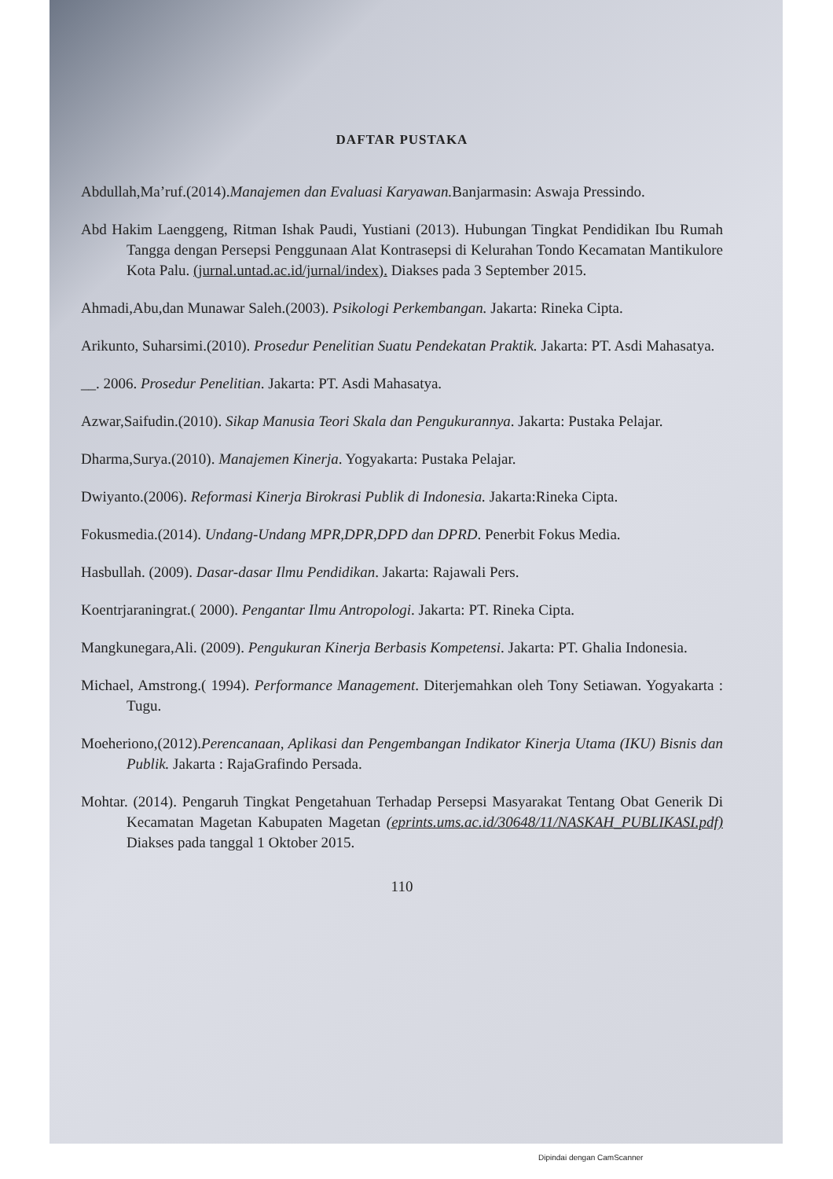DAFTAR PUSTAKA
Abdullah,Ma’ruf.(2014).Manajemen dan Evaluasi Karyawan. Banjarmasin: Aswaja Pressindo.
Abd Hakim Laenggeng, Ritman Ishak Paudi, Yustiani (2013). Hubungan Tingkat Pendidikan Ibu Rumah Tangga dengan Persepsi Penggunaan Alat Kontrasepsi di Kelurahan Tondo Kecamatan Mantikulore Kota Palu. (jurnal.untad.ac.id/jurnal/index). Diakses pada 3 September 2015.
Ahmadi,Abu,dan Munawar Saleh.(2003). Psikologi Perkembangan. Jakarta: Rineka Cipta.
Arikunto, Suharsimi.(2010). Prosedur Penelitian Suatu Pendekatan Praktik. Jakarta: PT. Asdi Mahasatya.
__. 2006. Prosedur Penelitian. Jakarta: PT. Asdi Mahasatya.
Azwar,Saifudin.(2010). Sikap Manusia Teori Skala dan Pengukurannya. Jakarta: Pustaka Pelajar.
Dharma,Surya.(2010). Manajemen Kinerja. Yogyakarta: Pustaka Pelajar.
Dwiyanto.(2006). Reformasi Kinerja Birokrasi Publik di Indonesia. Jakarta:Rineka Cipta.
Fokusmedia.(2014). Undang-Undang MPR,DPR,DPD dan DPRD. Penerbit Fokus Media.
Hasbullah. (2009). Dasar-dasar Ilmu Pendidikan. Jakarta: Rajawali Pers.
Koentrjaraningrat.( 2000). Pengantar Ilmu Antropologi. Jakarta: PT. Rineka Cipta.
Mangkunegara,Ali. (2009). Pengukuran Kinerja Berbasis Kompetensi. Jakarta: PT. Ghalia Indonesia.
Michael, Amstrong.( 1994). Performance Management. Diterjemahkan oleh Tony Setiawan. Yogyakarta : Tugu.
Moeheriono,(2012).Perencanaan, Aplikasi dan Pengembangan Indikator Kinerja Utama (IKU) Bisnis dan Publik. Jakarta : RajaGrafindo Persada.
Mohtar. (2014). Pengaruh Tingkat Pengetahuan Terhadap Persepsi Masyarakat Tentang Obat Generik Di Kecamatan Magetan Kabupaten Magetan (eprints.ums.ac.id/30648/11/NASKAH_PUBLIKASI.pdf) Diakses pada tanggal 1 Oktober 2015.
110
Dipindai dengan CamScanner